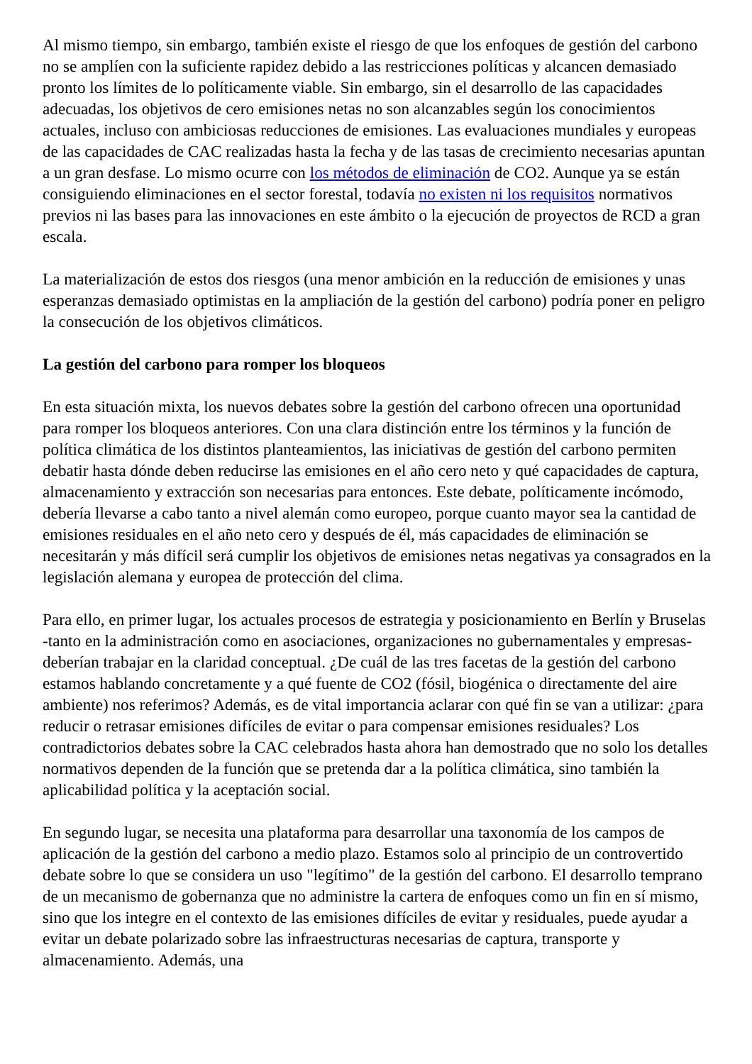Al mismo tiempo, sin embargo, también existe el riesgo de que los enfoques de gestión del carbono no se amplíen con la suficiente rapidez debido a las restricciones políticas y alcancen demasiado pronto los límites de lo políticamente viable. Sin embargo, sin el desarrollo de las capacidades adecuadas, los objetivos de cero emisiones netas no son alcanzables según los conocimientos actuales, incluso con ambiciosas reducciones de emisiones. Las evaluaciones mundiales y europeas de las capacidades de CAC realizadas hasta la fecha y de las tasas de crecimiento necesarias apuntan a un gran desfase. Lo mismo ocurre con los métodos de eliminación de CO2. Aunque ya se están consiguiendo eliminaciones en el sector forestal, todavía no existen ni los requisitos normativos previos ni las bases para las innovaciones en este ámbito o la ejecución de proyectos de RCD a gran escala.
La materialización de estos dos riesgos (una menor ambición en la reducción de emisiones y unas esperanzas demasiado optimistas en la ampliación de la gestión del carbono) podría poner en peligro la consecución de los objetivos climáticos.
La gestión del carbono para romper los bloqueos
En esta situación mixta, los nuevos debates sobre la gestión del carbono ofrecen una oportunidad para romper los bloqueos anteriores. Con una clara distinción entre los términos y la función de política climática de los distintos planteamientos, las iniciativas de gestión del carbono permiten debatir hasta dónde deben reducirse las emisiones en el año cero neto y qué capacidades de captura, almacenamiento y extracción son necesarias para entonces. Este debate, políticamente incómodo, debería llevarse a cabo tanto a nivel alemán como europeo, porque cuanto mayor sea la cantidad de emisiones residuales en el año neto cero y después de él, más capacidades de eliminación se necesitarán y más difícil será cumplir los objetivos de emisiones netas negativas ya consagrados en la legislación alemana y europea de protección del clima.
Para ello, en primer lugar, los actuales procesos de estrategia y posicionamiento en Berlín y Bruselas -tanto en la administración como en asociaciones, organizaciones no gubernamentales y empresas- deberían trabajar en la claridad conceptual. ¿De cuál de las tres facetas de la gestión del carbono estamos hablando concretamente y a qué fuente de CO2 (fósil, biogénica o directamente del aire ambiente) nos referimos? Además, es de vital importancia aclarar con qué fin se van a utilizar: ¿para reducir o retrasar emisiones difíciles de evitar o para compensar emisiones residuales? Los contradictorios debates sobre la CAC celebrados hasta ahora han demostrado que no solo los detalles normativos dependen de la función que se pretenda dar a la política climática, sino también la aplicabilidad política y la aceptación social.
En segundo lugar, se necesita una plataforma para desarrollar una taxonomía de los campos de aplicación de la gestión del carbono a medio plazo. Estamos solo al principio de un controvertido debate sobre lo que se considera un uso "legítimo" de la gestión del carbono. El desarrollo temprano de un mecanismo de gobernanza que no administre la cartera de enfoques como un fin en sí mismo, sino que los integre en el contexto de las emisiones difíciles de evitar y residuales, puede ayudar a evitar un debate polarizado sobre las infraestructuras necesarias de captura, transporte y almacenamiento. Además, una